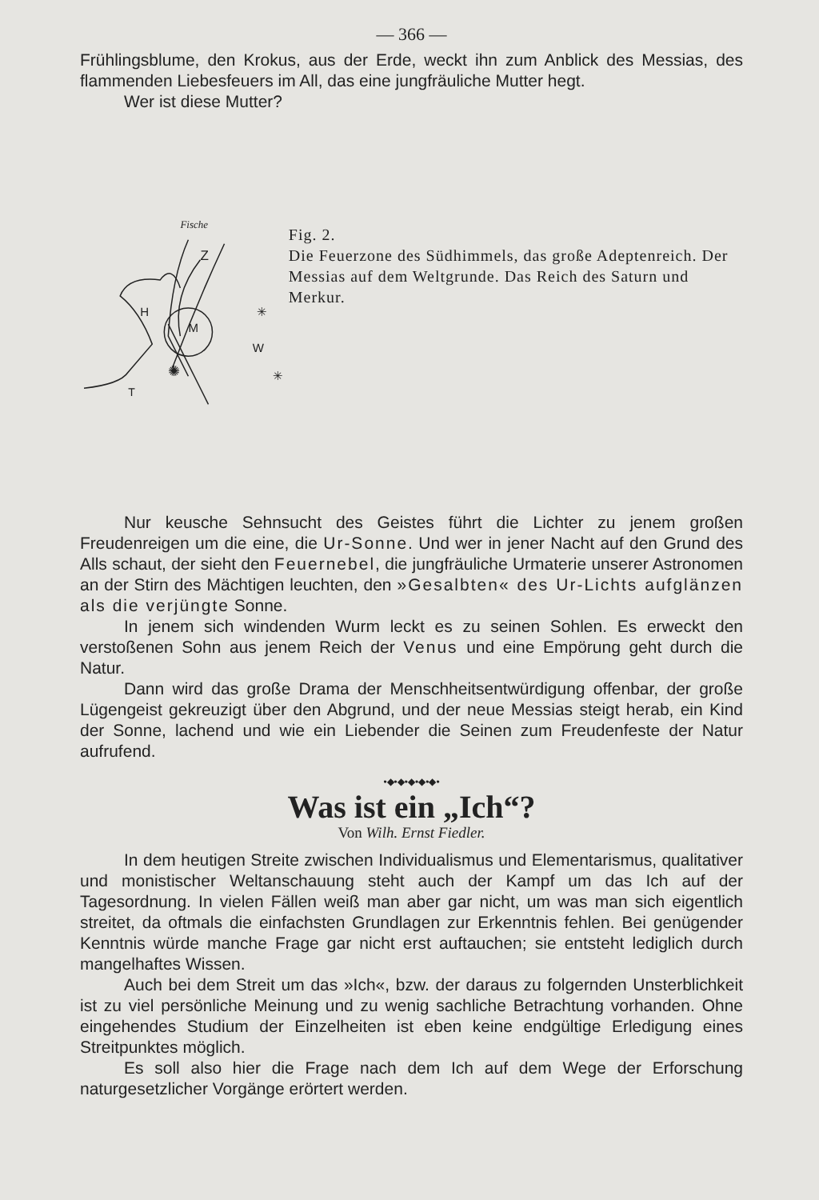— 366 —
Frühlingsblume, den Krokus, aus der Erde, weckt ihn zum Anblick des Messias, des flammenden Liebesfeuers im All, das eine jungfräuliche Mutter hegt.
Wer ist diese Mutter?
Fische
Z
H
M
W
T
✳
✳
✺
Fig. 2.
Die Feuerzone des Südhimmels, das große Adeptenreich. Der Messias auf dem Weltgrunde. Das Reich des Saturn und Merkur.
Nur keusche Sehnsucht des Geistes führt die Lichter zu jenem großen Freudenreigen um die eine, die Ur-Sonne. Und wer in jener Nacht auf den Grund des Alls schaut, der sieht den Feuernebel, die jungfräuliche Urmaterie unserer Astronomen an der Stirn des Mächtigen leuchten, den »Gesalbten« des Ur-Lichts aufglänzen als die verjüngte Sonne.
In jenem sich windenden Wurm leckt es zu seinen Sohlen. Es erweckt den verstoßenen Sohn aus jenem Reich der Venus und eine Empörung geht durch die Natur.
Dann wird das große Drama der Menschheitsentwürdigung offenbar, der große Lügengeist gekreuzigt über den Abgrund, und der neue Messias steigt herab, ein Kind der Sonne, lachend und wie ein Liebender die Seinen zum Freudenfeste der Natur aufrufend.
•◆•◆•◆•◆•◆•
Was ist ein „Ich“?
Von Wilh. Ernst Fiedler.
In dem heutigen Streite zwischen Individualismus und Elementarismus, qualitativer und monistischer Weltanschauung steht auch der Kampf um das Ich auf der Tagesordnung. In vielen Fällen weiß man aber gar nicht, um was man sich eigentlich streitet, da oftmals die einfachsten Grundlagen zur Erkenntnis fehlen. Bei genügender Kenntnis würde manche Frage gar nicht erst auftauchen; sie entsteht lediglich durch mangelhaftes Wissen.
Auch bei dem Streit um das »Ich«, bzw. der daraus zu folgernden Unsterblichkeit ist zu viel persönliche Meinung und zu wenig sachliche Betrachtung vorhanden. Ohne eingehendes Studium der Einzelheiten ist eben keine endgültige Erledigung eines Streitpunktes möglich.
Es soll also hier die Frage nach dem Ich auf dem Wege der Erforschung naturgesetzlicher Vorgänge erörtert werden.